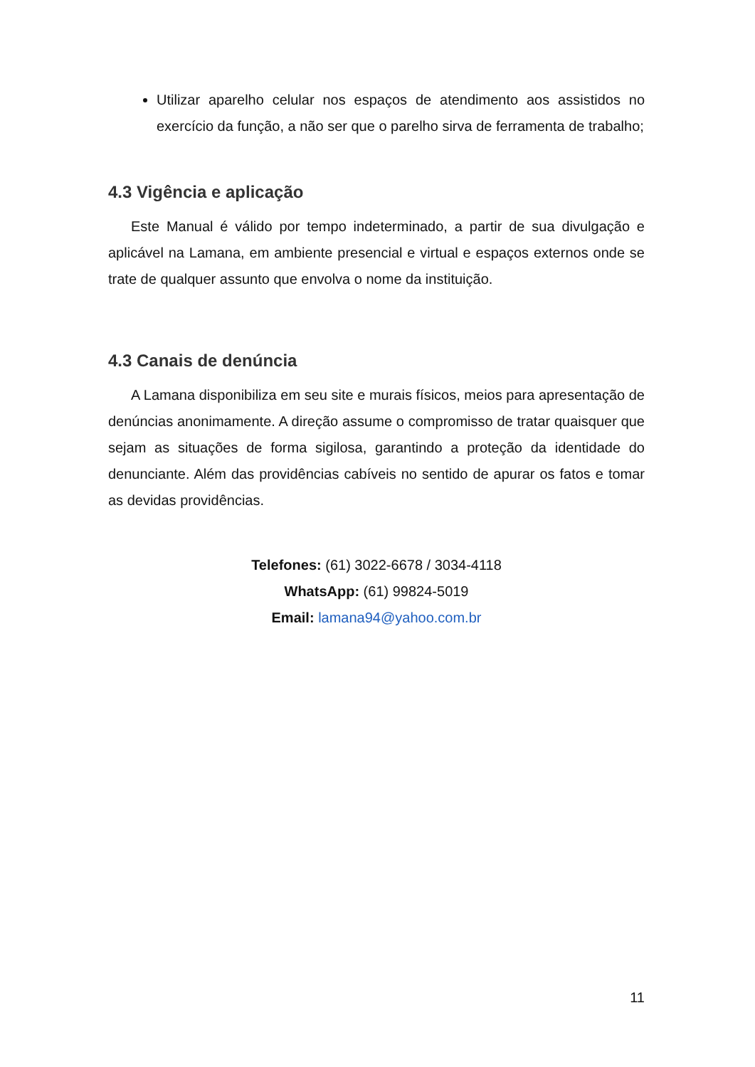Utilizar aparelho celular nos espaços de atendimento aos assistidos no exercício da função, a não ser que o parelho sirva de ferramenta de trabalho;
4.3 Vigência e aplicação
Este Manual é válido por tempo indeterminado, a partir de sua divulgação e aplicável na Lamana, em ambiente presencial e virtual e espaços externos onde se trate de qualquer assunto que envolva o nome da instituição.
4.3 Canais de denúncia
A Lamana disponibiliza em seu site e murais físicos, meios para apresentação de denúncias anonimamente. A direção assume o compromisso de tratar quaisquer que sejam as situações de forma sigilosa, garantindo a proteção da identidade do denunciante. Além das providências cabíveis no sentido de apurar os fatos e tomar as devidas providências.
Telefones: (61) 3022-6678 / 3034-4118
WhatsApp: (61) 99824-5019
Email: lamana94@yahoo.com.br
11